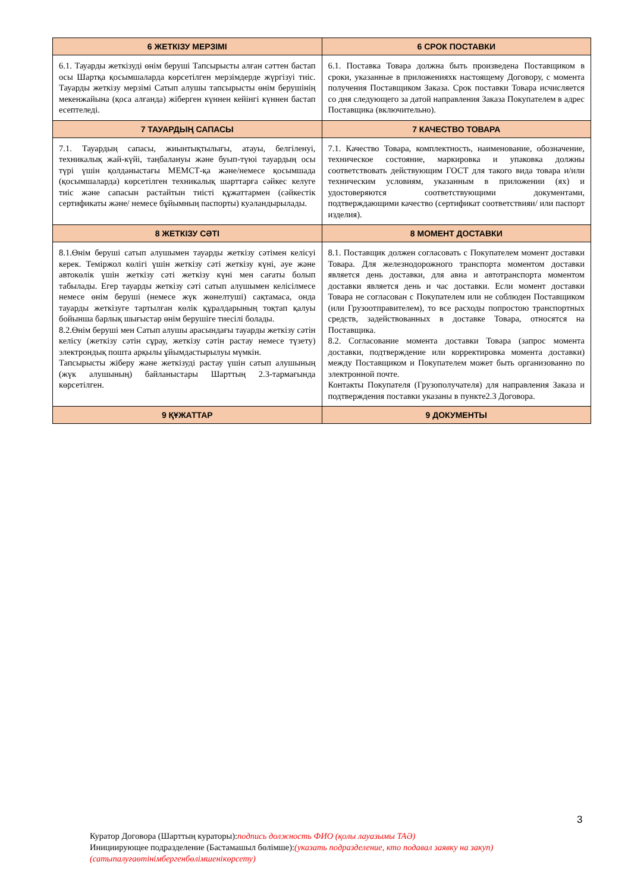| 6 ЖЕТКІЗУ МЕРЗІМІ | 6 СРОК ПОСТАВКИ |
| --- | --- |
| 6.1. Тауарды жеткізуді өнім беруші Тапсырысты алған сәттен бастап осы Шартқа қосымшаларда көрсетілген мерзімдерде жүргізуі тиіс. Тауарды жеткізу мерзімі Сатып алушы тапсырысты өнім берушінің мекенжайына (қоса алғанда) жіберген күннен кейінгі күннен бастап есептеледі. | 6.1. Поставка Товара должна быть произведена Поставщиком в сроки, указанные в приложенияхк настоящему Договору, с момента получения Поставщиком Заказа. Срок поставки Товара исчисляется со дня следующего за датой направления Заказа Покупателем в адрес Поставщика (включительно). |
| 7 ТАУАРДЫҢ САПАСЫ | 7 КАЧЕСТВО ТОВАРА |
| 7.1. Тауардың сапасы, жиынтықтылығы, атауы, белгіленуі, техникалық жай-күйі, таңбалануы және буып-түюі тауардың осы түрі үшін қолданыстағы МЕМСТ-қа және/немесе қосымшада (қосымшаларда) көрсетілген техникалық шарттарға сәйкес келуге тиіс және сапасын растайтын тиісті құжаттармен (сәйкестік сертификаты және/ немесе бұйымның паспорты) куәландырылады. | 7.1. Качество Товара, комплектность, наименование, обозначение, техническое состояние, маркировка и упаковка должны соответствовать действующим ГОСТ для такого вида товара и/или техническим условиям, указанным в приложении (ях) и удостоверяются соответствующими документами, подтверждающими качество (сертификат соответствияи/ или паспорт изделия). |
| 8 ЖЕТКІЗУ СӘТІ | 8 МОМЕНТ ДОСТАВКИ |
| 8.1.Өнім беруші сатып алушымен тауарды жеткізу сәтімен келісуі керек. Теміржол көлігі үшін жеткізу сәті жеткізу күні, әуе және автокөлік үшін жеткізу сәті жеткізу күні мен сағаты болып табылады. Егер тауарды жеткізу сәті сатып алушымен келісілмесе немесе өнім беруші (немесе жүк жөнелтуші) сақтамаса, онда тауарды жеткізуге тартылған көлік құралдарының тоқтап қалуы бойынша барлық шығыстар өнім берушіге тиесілі болады. 8.2.Өнім беруші мен Сатып алушы арасындағы тауарды жеткізу сәтін келісу (жеткізу сәтін сұрау, жеткізу сәтін растау немесе түзету) электрондық пошта арқылы ұйымдастырылуы мүмкін. Тапсырысты жіберу және жеткізуді растау үшін сатып алушының (жүк алушының) байланыстары Шарттың 2.3-тармағында көрсетілген. | 8.1. Поставщик должен согласовать с Покупателем момент доставки Товара. Для железнодорожного транспорта моментом доставки является день доставки, для авиа и автотранспорта моментом доставки является день и час доставки. Если момент доставки Товара не согласован с Покупателем или не соблюден Поставщиком (или Грузоотправителем), то все расходы попростою транспортных средств, задействованных в доставке Товара, относятся на Поставщика. 8.2. Согласование момента доставки Товара (запрос момента доставки, подтверждение или корректировка момента доставки) между Поставщиком и Покупателем может быть организованно по электронной почте. Контакты Покупателя (Грузополучателя) для направления Заказа и подтверждения поставки указаны в пункте2.3 Договора. |
| 9 ҚҰЖАТТАР | 9 ДОКУМЕНТЫ |
3
Куратор Договора (Шарттың кураторы):подпись должность ФИО (қолы лауазымы ТАӘ)
Инициирующее подразделение (Бастамашыл бөлімше):(указать подразделение, кто подавал заявку на закуп)
(сатыпалуғаөтінімбергенбөлімшенікөрсету)